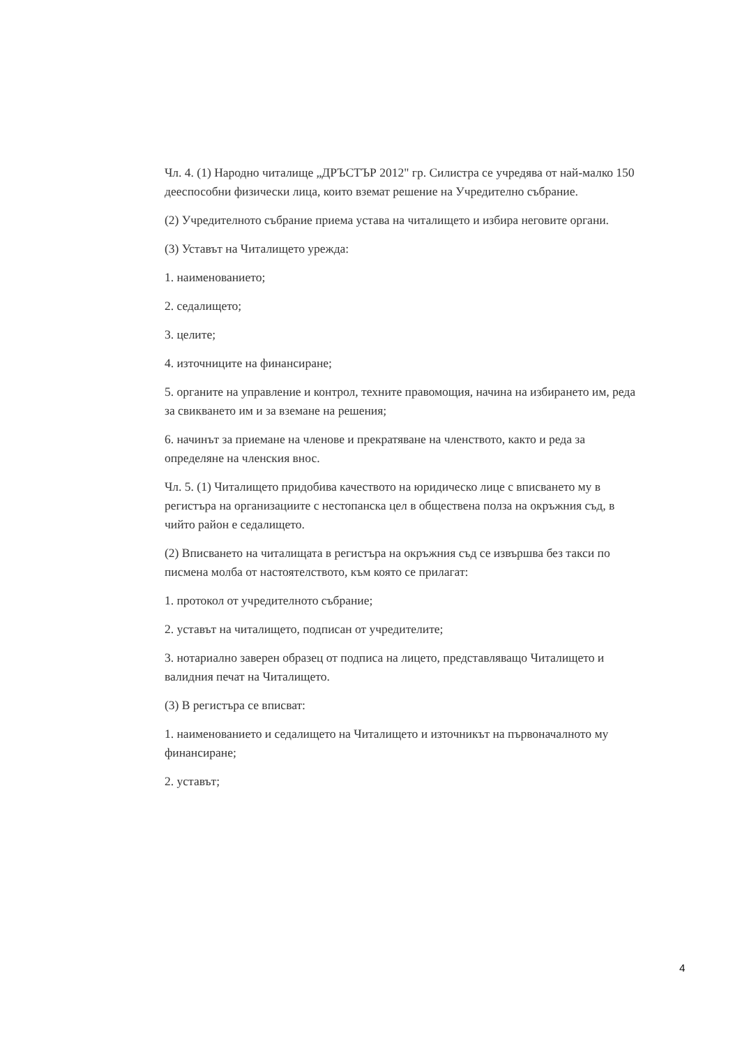Чл. 4. (1) Народно читалище „ДРЪСТЪР 2012" гр. Силистра се учредява от най-малко 150 дееспособни физически лица, които вземат решение на Учредително събрание.
(2) Учредителното събрание приема устава на читалището и избира неговите органи.
(3) Уставът на Читалището урежда:
1. наименованието;
2. седалището;
3. целите;
4. източниците на финансиране;
5. органите на управление и контрол, техните правомощия, начина на избирането им, реда за свикването им и за вземане на решения;
6. начинът за приемане на членове и прекратяване на членството, както и реда за определяне на членския внос.
Чл. 5. (1) Читалището придобива качеството на юридическо лице с вписването му в регистъра на организациите с нестопанска цел в обществена полза на окръжния съд, в чийто район е седалището.
(2) Вписването на читалищата в регистъра на окръжния съд се извършва без такси по писмена молба от настоятелството, към която се прилагат:
1. протокол от учредителното събрание;
2. уставът на читалището, подписан от учредителите;
3. нотариално заверен образец от подписа на лицето, представляващо Читалището и валидния печат на Читалището.
(3) В регистъра се вписват:
1. наименованието и седалището на Читалището и източникът на първоначалното му финансиране;
2. уставът;
4